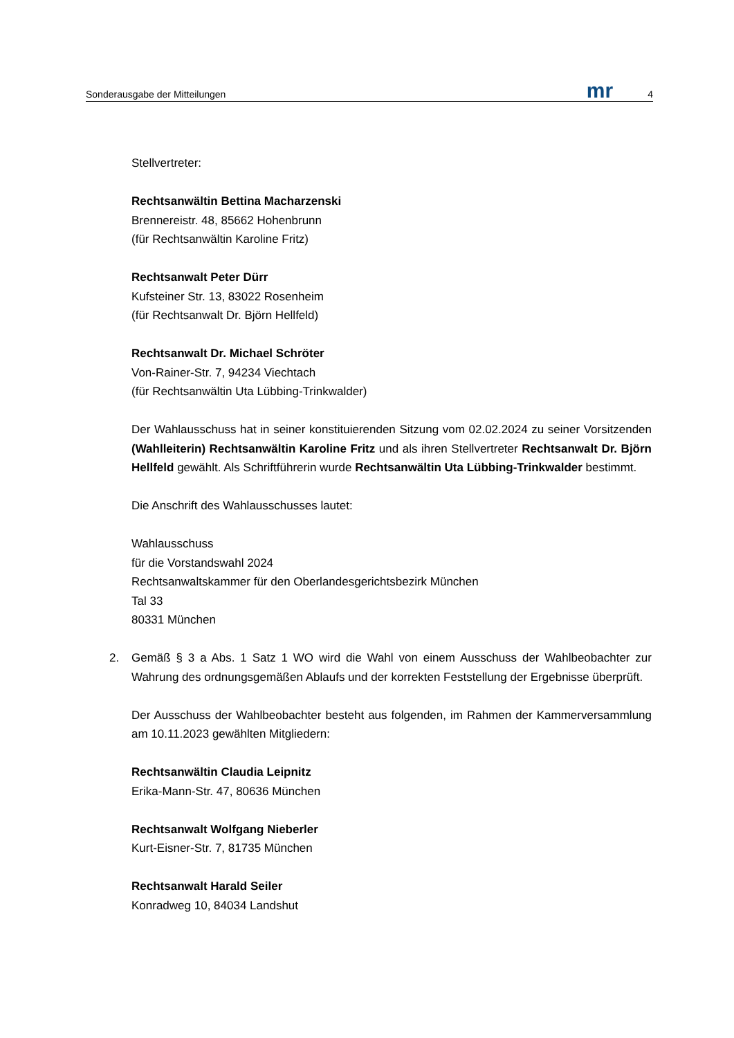Sonderausgabe der Mitteilungen mr 4
Stellvertreter:
Rechtsanwältin Bettina Macharzenski
Brennereistr. 48, 85662 Hohenbrunn
(für Rechtsanwältin Karoline Fritz)
Rechtsanwalt Peter Dürr
Kufsteiner Str. 13, 83022 Rosenheim
(für Rechtsanwalt Dr. Björn Hellfeld)
Rechtsanwalt Dr. Michael Schröter
Von-Rainer-Str. 7, 94234 Viechtach
(für Rechtsanwältin Uta Lübbing-Trinkwalder)
Der Wahlausschuss hat in seiner konstituierenden Sitzung vom 02.02.2024 zu seiner Vorsitzenden (Wahlleiterin) Rechtsanwältin Karoline Fritz und als ihren Stellvertreter Rechtsanwalt Dr. Björn Hellfeld gewählt. Als Schriftführerin wurde Rechtsanwältin Uta Lübbing-Trinkwalder bestimmt.
Die Anschrift des Wahlausschusses lautet:
Wahlausschuss
für die Vorstandswahl 2024
Rechtsanwaltskammer für den Oberlandesgerichtsbezirk München
Tal 33
80331 München
2. Gemäß § 3 a Abs. 1 Satz 1 WO wird die Wahl von einem Ausschuss der Wahlbeobachter zur Wahrung des ordnungsgemäßen Ablaufs und der korrekten Feststellung der Ergebnisse überprüft.
Der Ausschuss der Wahlbeobachter besteht aus folgenden, im Rahmen der Kammerversammlung am 10.11.2023 gewählten Mitgliedern:
Rechtsanwältin Claudia Leipnitz
Erika-Mann-Str. 47, 80636 München
Rechtsanwalt Wolfgang Nieberler
Kurt-Eisner-Str. 7, 81735 München
Rechtsanwalt Harald Seiler
Konradweg 10, 84034 Landshut